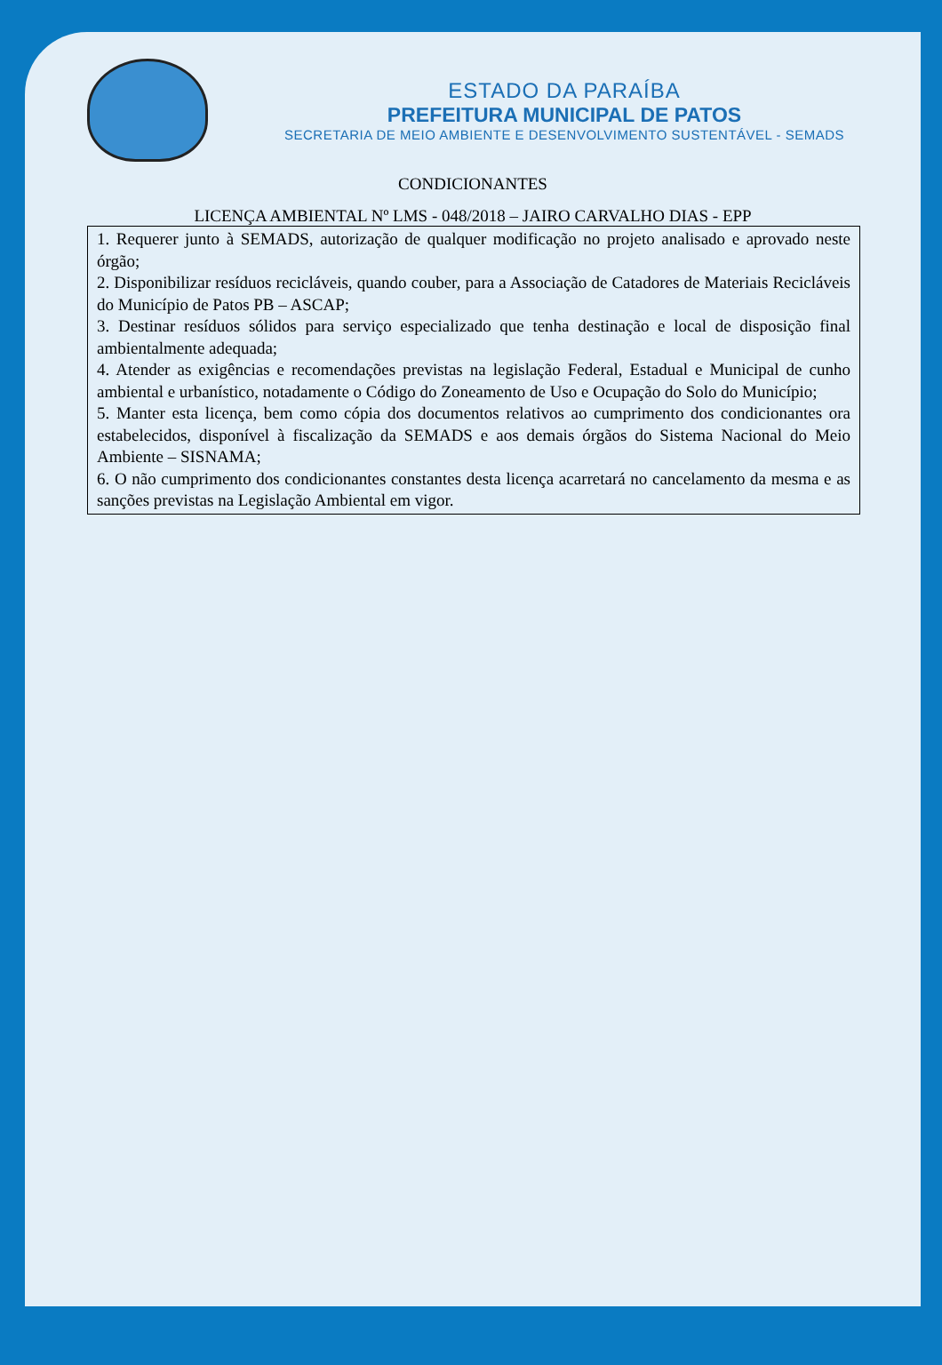ESTADO DA PARAÍBA
PREFEITURA MUNICIPAL DE PATOS
SECRETARIA DE MEIO AMBIENTE E DESENVOLVIMENTO SUSTENTÁVEL - SEMADS
CONDICIONANTES
LICENÇA AMBIENTAL Nº LMS - 048/2018 – JAIRO CARVALHO DIAS - EPP
| 1. Requerer junto à SEMADS, autorização de qualquer modificação no projeto analisado e aprovado neste órgão; 2. Disponibilizar resíduos recicláveis, quando couber, para a Associação de Catadores de Materiais Recicláveis do Município de Patos PB – ASCAP; 3. Destinar resíduos sólidos para serviço especializado que tenha destinação e local de disposição final ambientalmente adequada; 4. Atender as exigências e recomendações previstas na legislação Federal, Estadual e Municipal de cunho ambiental e urbanístico, notadamente o Código do Zoneamento de Uso e Ocupação do Solo do Município; 5. Manter esta licença, bem como cópia dos documentos relativos ao cumprimento dos condicionantes ora estabelecidos, disponível à fiscalização da SEMADS e aos demais órgãos do Sistema Nacional do Meio Ambiente – SISNAMA; 6. O não cumprimento dos condicionantes constantes desta licença acarretará no cancelamento da mesma e as sanções previstas na Legislação Ambiental em vigor. |